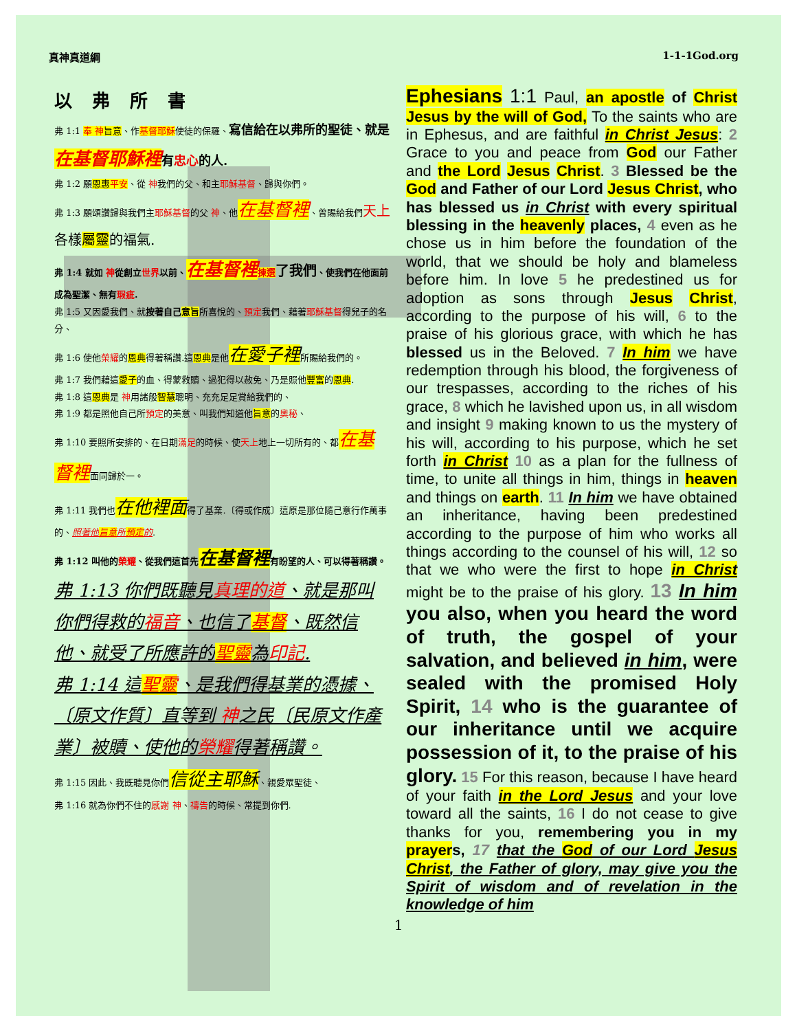真神真道綱 1-1-1God.org
以 弗 所 書
弗 1:1 奉 神 旨意、作基督耶穌使徒的保羅、寫信給在以弗所的聖徒、就是在基督耶穌裡有忠心的人.
弗 1:2 願恩惠 平安、從 神我們的父、和主耶穌基督、歸與你們。
弗 1:3 願頌讚歸與我們主耶穌基督的父 神、他在基督裡、曾賜給我們天上 各樣屬靈的福氣.
弗 1:4 就如 神從創立世界以前、在基督裡 揀選 了我們、使我們在他面前成為聖潔、無有瑕疵.
弗 1:5 又因愛我們、就按著自己意旨所喜悅的、預定我們、藉著耶穌基督得兒子的名分、
弗 1:6 使他榮耀的恩典得著稱讚.這恩典是他在愛子裡所賜給我們的。
弗 1:7 我們藉這愛子的血、得蒙救贖、過犯得以赦免、乃是照他豐富的恩典.
弗 1:8 這恩典是 神用諸般智慧聰明、充充足足賞給我們的、
弗 1:9 都是照他自己所預定的美意、叫我們知道他旨意的奧秘、
弗 1:10 要照所安排的、在日期滿足的時候、使天上地上一切所有的、都在基督裡面同歸於一。
弗 1:11 我們也在他裡面得了基業.〔得或作成〕這原是那位隨己意行作萬事的、照著他旨意所預定的.
弗 1:12 叫他的榮耀、從我們這首先在基督裡有盼望的人、可以得著稱讚。
弗 1:13 你們既聽見真理的道、就是那叫你們得救的福音、也信了基督、既然信他、就受了所應許的聖靈為印記.
弗 1:14 這聖靈、是我們得基業的憑據、〔原文作質〕直等到 神之民〔民原文作產業〕被贖、使他的榮耀得著稱讚。
弗 1:15 因此、我既聽見你們信從主耶穌、親愛眾聖徒、
弗 1:16 就為你們不住的感謝 神、禱告的時候、常提到你們.
Ephesians 1:1 Paul, an apostle of Christ Jesus by the will of God, To the saints who are in Ephesus, and are faithful in Christ Jesus: 2 Grace to you and peace from God our Father and the Lord Jesus Christ. 3 Blessed be the God and Father of our Lord Jesus Christ, who has blessed us in Christ with every spiritual blessing in the heavenly places, 4 even as he chose us in him before the foundation of the world, that we should be holy and blameless before him. In love 5 he predestined us for adoption as sons through Jesus Christ, according to the purpose of his will, 6 to the praise of his glorious grace, with which he has blessed us in the Beloved. 7 In him we have redemption through his blood, the forgiveness of our trespasses, according to the riches of his grace, 8 which he lavished upon us, in all wisdom and insight 9 making known to us the mystery of his will, according to his purpose, which he set forth in Christ 10 as a plan for the fullness of time, to unite all things in him, things in heaven and things on earth. 11 In him we have obtained an inheritance, having been predestined according to the purpose of him who works all things according to the counsel of his will, 12 so that we who were the first to hope in Christ might be to the praise of his glory. 13 In him you also, when you heard the word of truth, the gospel of your salvation, and believed in him, were sealed with the promised Holy Spirit, 14 who is the guarantee of our inheritance until we acquire possession of it, to the praise of his glory. 15 For this reason, because I have heard of your faith in the Lord Jesus and your love toward all the saints, 16 I do not cease to give thanks for you, remembering you in my prayers, 17 that the God of our Lord Jesus Christ, the Father of glory, may give you the Spirit of wisdom and of revelation in the knowledge of him
1